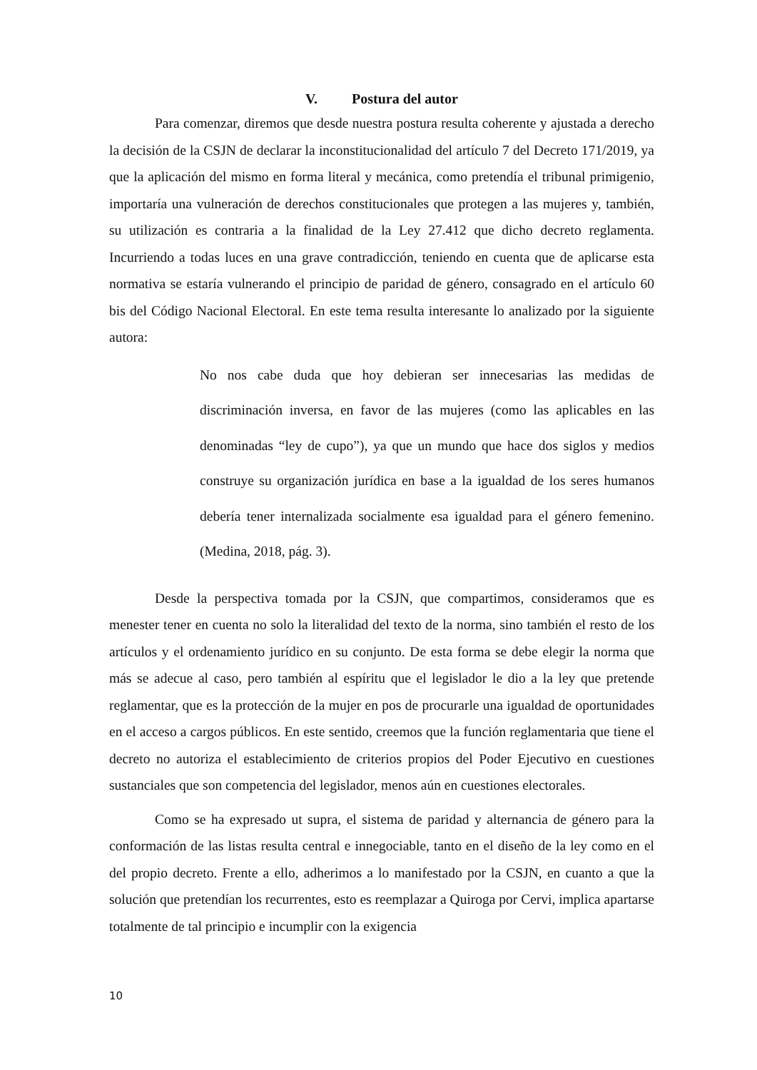V. Postura del autor
Para comenzar, diremos que desde nuestra postura resulta coherente y ajustada a derecho la decisión de la CSJN de declarar la inconstitucionalidad del artículo 7 del Decreto 171/2019, ya que la aplicación del mismo en forma literal y mecánica, como pretendía el tribunal primigenio, importaría una vulneración de derechos constitucionales que protegen a las mujeres y, también, su utilización es contraria a la finalidad de la Ley 27.412 que dicho decreto reglamenta. Incurriendo a todas luces en una grave contradicción, teniendo en cuenta que de aplicarse esta normativa se estaría vulnerando el principio de paridad de género, consagrado en el artículo 60 bis del Código Nacional Electoral. En este tema resulta interesante lo analizado por la siguiente autora:
No nos cabe duda que hoy debieran ser innecesarias las medidas de discriminación inversa, en favor de las mujeres (como las aplicables en las denominadas “ley de cupo”), ya que un mundo que hace dos siglos y medios construye su organización jurídica en base a la igualdad de los seres humanos debería tener internalizada socialmente esa igualdad para el género femenino. (Medina, 2018, pág. 3).
Desde la perspectiva tomada por la CSJN, que compartimos, consideramos que es menester tener en cuenta no solo la literalidad del texto de la norma, sino también el resto de los artículos y el ordenamiento jurídico en su conjunto. De esta forma se debe elegir la norma que más se adecue al caso, pero también al espíritu que el legislador le dio a la ley que pretende reglamentar, que es la protección de la mujer en pos de procurarle una igualdad de oportunidades en el acceso a cargos públicos. En este sentido, creemos que la función reglamentaria que tiene el decreto no autoriza el establecimiento de criterios propios del Poder Ejecutivo en cuestiones sustanciales que son competencia del legislador, menos aún en cuestiones electorales.
Como se ha expresado ut supra, el sistema de paridad y alternancia de género para la conformación de las listas resulta central e innegociable, tanto en el diseño de la ley como en el del propio decreto. Frente a ello, adherimos a lo manifestado por la CSJN, en cuanto a que la solución que pretendían los recurrentes, esto es reemplazar a Quiroga por Cervi, implica apartarse totalmente de tal principio e incumplir con la exigencia
10